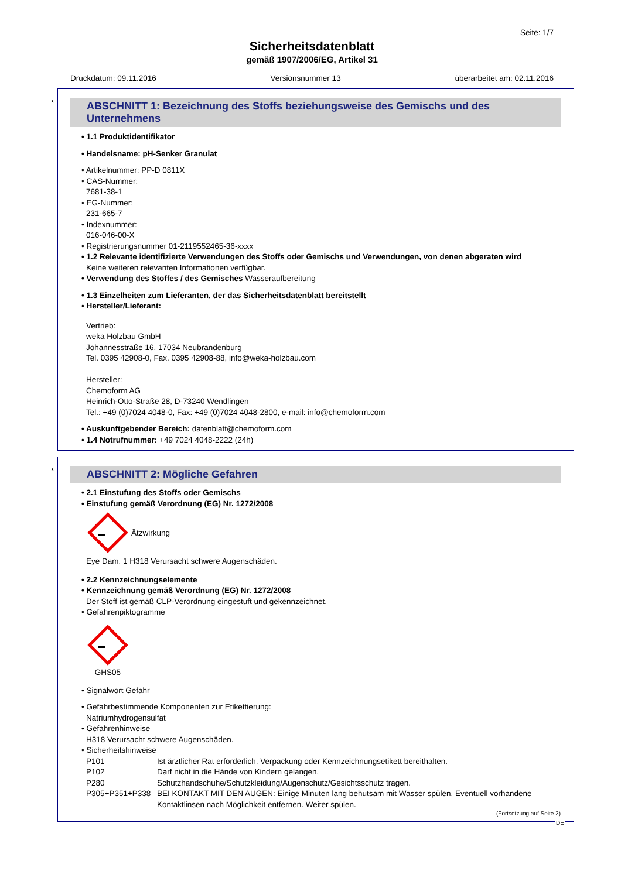Seite: 1/7
Sicherheitsdatenblatt
gemäß 1907/2006/EG, Artikel 31
Druckdatum: 09.11.2016 Versionsnummer 13 überarbeitet am: 02.11.2016
*
ABSCHNITT 1: Bezeichnung des Stoffs beziehungsweise des Gemischs und des Unternehmens
• 1.1 Produktidentifikator
• Handelsname: pH-Senker Granulat
• Artikelnummer: PP-D 0811X
• CAS-Nummer:
7681-38-1
• EG-Nummer:
231-665-7
• Indexnummer:
016-046-00-X
• Registrierungsnummer 01-2119552465-36-xxxx
• 1.2 Relevante identifizierte Verwendungen des Stoffs oder Gemischs und Verwendungen, von denen abgeraten wird
Keine weiteren relevanten Informationen verfügbar.
• Verwendung des Stoffes / des Gemisches Wasseraufbereitung
• 1.3 Einzelheiten zum Lieferanten, der das Sicherheitsdatenblatt bereitstellt
• Hersteller/Lieferant:
Vertrieb:
weka Holzbau GmbH
Johannesstraße 16, 17034 Neubrandenburg
Tel. 0395 42908-0, Fax. 0395 42908-88, info@weka-holzbau.com
Hersteller:
Chemoform AG
Heinrich-Otto-Straße 28, D-73240 Wendlingen
Tel.: +49 (0)7024 4048-0, Fax: +49 (0)7024 4048-2800, e-mail: info@chemoform.com
• Auskunftgebender Bereich: datenblatt@chemoform.com
• 1.4 Notrufnummer: +49 7024 4048-2222 (24h)
*
ABSCHNITT 2: Mögliche Gefahren
• 2.1 Einstufung des Stoffs oder Gemischs
• Einstufung gemäß Verordnung (EG) Nr. 1272/2008
Ätzwirkung
Eye Dam. 1 H318 Verursacht schwere Augenschäden.
• 2.2 Kennzeichnungselemente
• Kennzeichnung gemäß Verordnung (EG) Nr. 1272/2008
Der Stoff ist gemäß CLP-Verordnung eingestuft und gekennzeichnet.
• Gefahrenpiktogramme
GHS05
• Signalwort Gefahr
• Gefahrbestimmende Komponenten zur Etikettierung:
Natriumhydrogensulfat
• Gefahrenhinweise
H318 Verursacht schwere Augenschäden.
• Sicherheitshinweise
P101 Ist ärztlicher Rat erforderlich, Verpackung oder Kennzeichnungsetikett bereithalten.
P102 Darf nicht in die Hände von Kindern gelangen.
P280 Schutzhandschuhe/Schutzkleidung/Augenschutz/Gesichtsschutz tragen.
P305+P351+P338 BEI KONTAKT MIT DEN AUGEN: Einige Minuten lang behutsam mit Wasser spülen. Eventuell vorhandene Kontaktlinsen nach Möglichkeit entfernen. Weiter spülen.
(Fortsetzung auf Seite 2)
DE